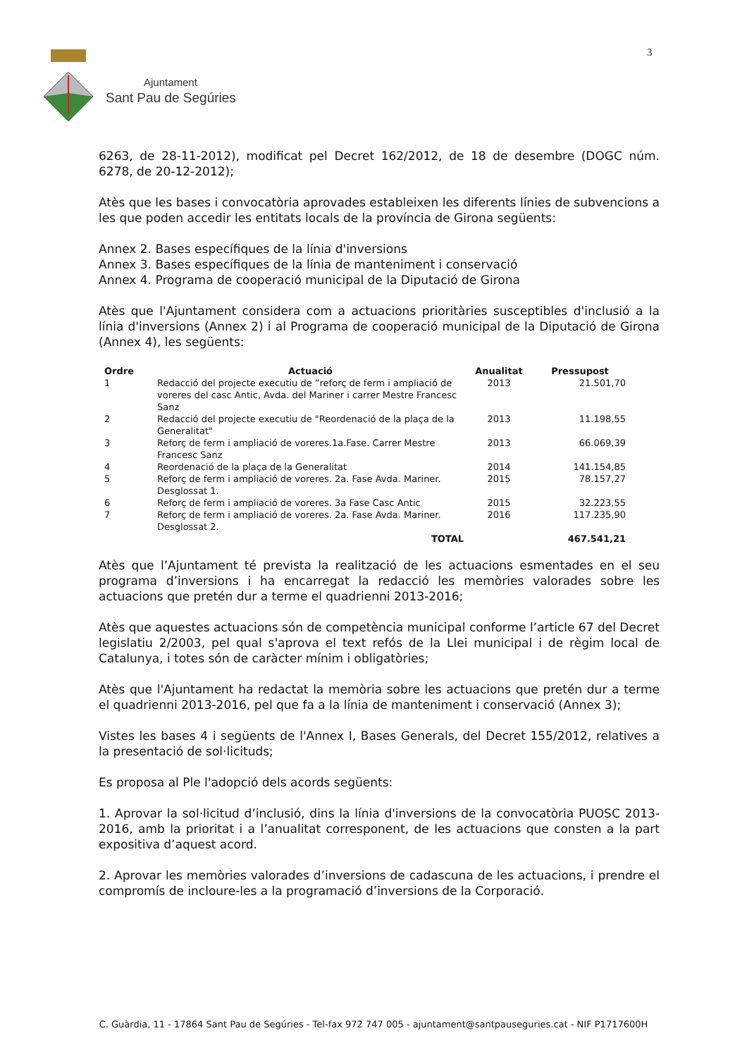Ajuntament
Sant Pau de Segúries
3
6263, de 28-11-2012), modificat pel Decret 162/2012, de 18 de desembre (DOGC núm. 6278, de 20-12-2012);
Atès que les bases i convocatòria aprovades estableixen les diferents línies de subvencions a les que poden accedir les entitats locals de la província de Girona següents:
Annex 2. Bases específiques de la línia d'inversions
Annex 3. Bases específiques de la línia de manteniment i conservació
Annex 4. Programa de cooperació municipal de la Diputació de Girona
Atès que l'Ajuntament considera com a actuacions prioritàries susceptibles d'inclusió a la línia d'inversions (Annex 2) i al Programa de cooperació municipal de la Diputació de Girona (Annex 4), les següents:
| Ordre | Actuació | Anualitat | Pressupost |
| --- | --- | --- | --- |
| 1 | Redacció del projecte executiu de ”reforç de ferm i ampliació de voreres del casc Antic, Avda. del Mariner i carrer Mestre Francesc Sanz | 2013 | 21.501,70 |
| 2 | Redacció del projecte executiu de "Reordenació de la plaça de la Generalitat" | 2013 | 11.198,55 |
| 3 | Reforç de ferm i ampliació de voreres.1a.Fase. Carrer Mestre Francesc Sanz | 2013 | 66.069,39 |
| 4 | Reordenació de la plaça de la Generalitat | 2014 | 141.154,85 |
| 5 | Reforç de ferm i ampliació de voreres. 2a. Fase Avda. Mariner. Desglossat 1. | 2015 | 78.157,27 |
| 6 | Reforç de ferm i ampliació de voreres. 3a Fase Casc Antic | 2015 | 32.223,55 |
| 7 | Reforç de ferm i ampliació de voreres. 2a. Fase Avda. Mariner. Desglossat 2. | 2016 | 117.235,90 |
| | TOTAL | | 467.541,21 |
Atès que l’Ajuntament té prevista la realització de les actuacions esmentades en el seu programa d’inversions i ha encarregat la redacció les memòries valorades sobre les actuacions que pretén dur a terme el quadrienni 2013-2016;
Atès que aquestes actuacions són de competència municipal conforme l’article 67 del Decret legislatiu 2/2003, pel qual s'aprova el text refós de la Llei municipal i de règim local de Catalunya, i totes són de caràcter mínim i obligatòries;
Atès que l'Ajuntament ha redactat la memòria sobre les actuacions que pretén dur a terme el quadrienni 2013-2016, pel que fa a la línia de manteniment i conservació (Annex 3);
Vistes les bases 4 i següents de l'Annex I, Bases Generals, del Decret 155/2012, relatives a la presentació de sol·licituds;
Es proposa al Ple l'adopció dels acords següents:
1. Aprovar la sol·licitud d’inclusió, dins la línia d'inversions de la convocatòria PUOSC 2013-2016, amb la prioritat i a l’anualitat corresponent, de les actuacions que consten a la part expositiva d’aquest acord.
2. Aprovar les memòries valorades d’inversions de cadascuna de les actuacions, i prendre el compromís de incloure-les a la programació d’inversions de la Corporació.
C. Guàrdia, 11 - 17864 Sant Pau de Segúries - Tel-fax 972 747 005 - ajuntament@santpauseguries.cat - NIF P1717600H